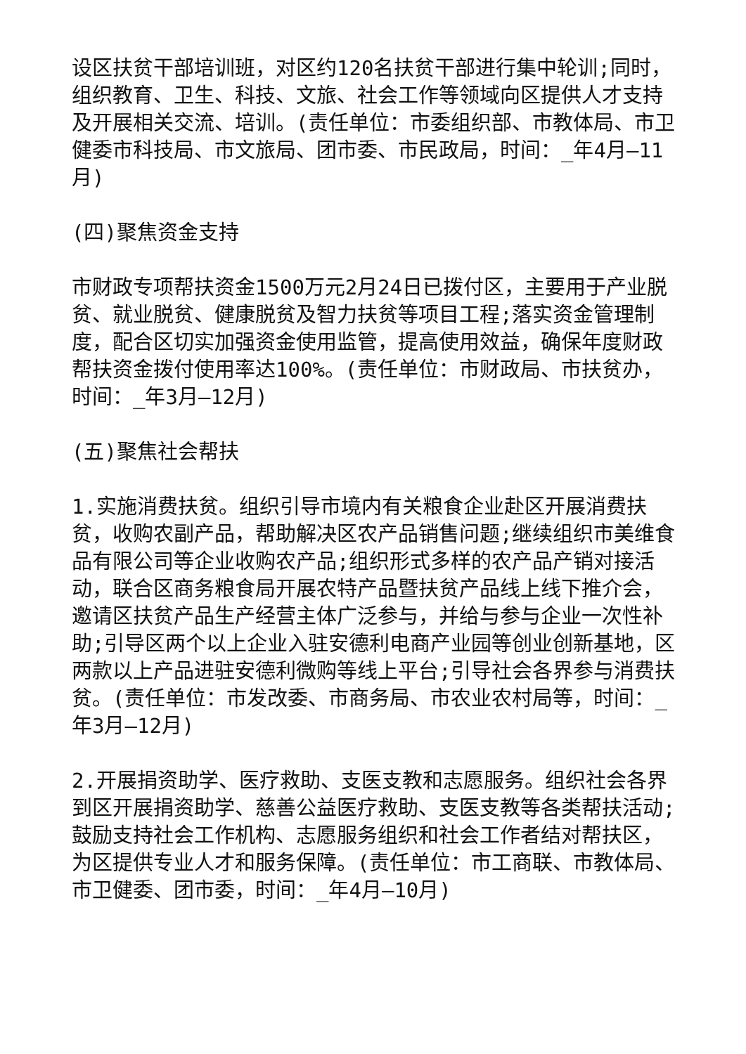设区扶贫干部培训班，对区约120名扶贫干部进行集中轮训;同时，组织教育、卫生、科技、文旅、社会工作等领域向区提供人才支持及开展相关交流、培训。(责任单位：市委组织部、市教体局、市卫健委市科技局、市文旅局、团市委、市民政局，时间：_年4月—11月)
(四)聚焦资金支持
市财政专项帮扶资金1500万元2月24日已拨付区，主要用于产业脱贫、就业脱贫、健康脱贫及智力扶贫等项目工程;落实资金管理制度，配合区切实加强资金使用监管，提高使用效益，确保年度财政帮扶资金拨付使用率达100%。(责任单位：市财政局、市扶贫办，时间：_年3月—12月)
(五)聚焦社会帮扶
1.实施消费扶贫。组织引导市境内有关粮食企业赴区开展消费扶贫，收购农副产品，帮助解决区农产品销售问题;继续组织市美维食品有限公司等企业收购农产品;组织形式多样的农产品产销对接活动，联合区商务粮食局开展农特产品暨扶贫产品线上线下推介会，邀请区扶贫产品生产经营主体广泛参与，并给与参与企业一次性补助;引导区两个以上企业入驻安德利电商产业园等创业创新基地，区两款以上产品进驻安德利微购等线上平台;引导社会各界参与消费扶贫。(责任单位：市发改委、市商务局、市农业农村局等，时间：_年3月—12月)
2.开展捐资助学、医疗救助、支医支教和志愿服务。组织社会各界到区开展捐资助学、慈善公益医疗救助、支医支教等各类帮扶活动;鼓励支持社会工作机构、志愿服务组织和社会工作者结对帮扶区，为区提供专业人才和服务保障。(责任单位：市工商联、市教体局、市卫健委、团市委，时间：_年4月—10月)